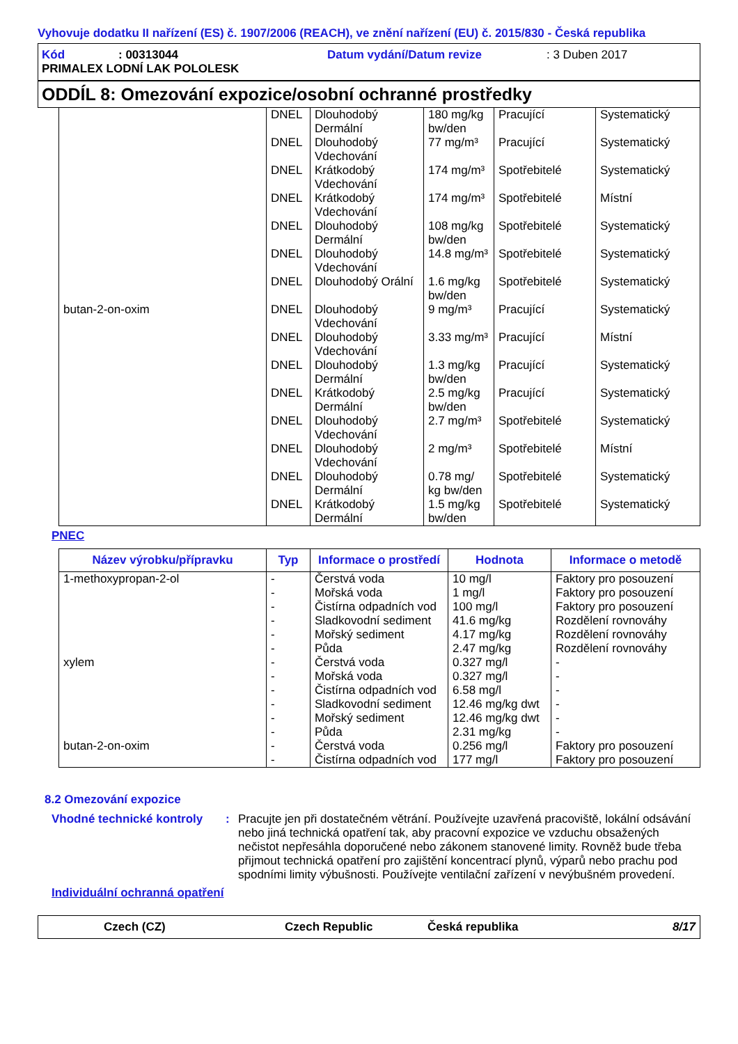Vyhovuje dodatku II nařízení (ES) č. 1907/2006 (REACH), ve znění nařízení (EU) č. 2015/830 - Česká republika
Kód: 00313044 Datum vydání/Datum revize: 3 Duben 2017
PRIMALEX LODNÍ LAK POLOLESK
ODDÍL 8: Omezování expozice/osobní ochranné prostředky
| | DNEL | Dlouhodobý Dermální | 180 mg/kg bw/den | Pracující | Systematický |
| | DNEL | Dlouhodobý Vdechování | 77 mg/m³ | Pracující | Systematický |
| | DNEL | Krátkodobý Vdechování | 174 mg/m³ | Spotřebitelé | Systematický |
| | DNEL | Krátkodobý Vdechování | 174 mg/m³ | Spotřebitelé | Místní |
| | DNEL | Dlouhodobý Dermální | 108 mg/kg bw/den | Spotřebitelé | Systematický |
| | DNEL | Dlouhodobý Vdechování | 14.8 mg/m³ | Spotřebitelé | Systematický |
| | DNEL | Dlouhodobý Orální | 1.6 mg/kg bw/den | Spotřebitelé | Systematický |
| butan-2-on-oxim | DNEL | Dlouhodobý Vdechování | 9 mg/m³ | Pracující | Systematický |
| | DNEL | Dlouhodobý Vdechování | 3.33 mg/m³ | Pracující | Místní |
| | DNEL | Dlouhodobý Dermální | 1.3 mg/kg bw/den | Pracující | Systematický |
| | DNEL | Krátkodobý Dermální | 2.5 mg/kg bw/den | Pracující | Systematický |
| | DNEL | Dlouhodobý Vdechování | 2.7 mg/m³ | Spotřebitelé | Systematický |
| | DNEL | Dlouhodobý Vdechování | 2 mg/m³ | Spotřebitelé | Místní |
| | DNEL | Dlouhodobý Dermální | 0.78 mg/ kg bw/den | Spotřebitelé | Systematický |
| | DNEL | Krátkodobý Dermální | 1.5 mg/kg bw/den | Spotřebitelé | Systematický |
PNEC
| Název výrobku/přípravku | Typ | Informace o prostředí | Hodnota | Informace o metodě |
| --- | --- | --- | --- | --- |
| 1-methoxypropan-2-ol xylem butan-2-on-oxim | - - - - - - - - - - - - - - | Čerstvá voda Mořská voda Čistírna odpadních vod Sladkovodní sediment Mořský sediment Půda Čerstvá voda Mořská voda Čistírna odpadních vod Sladkovodní sediment Mořský sediment Půda Čerstvá voda Čistírna odpadních vod | 10 mg/l 1 mg/l 100 mg/l 41.6 mg/kg 4.17 mg/kg 2.47 mg/kg 0.327 mg/l 0.327 mg/l 6.58 mg/l 12.46 mg/kg dwt 12.46 mg/kg dwt 2.31 mg/kg 0.256 mg/l 177 mg/l | Faktory pro posouzení Faktory pro posouzení Faktory pro posouzení Rozdělení rovnováhy Rozdělení rovnováhy Rozdělení rovnováhy - - - - - - Faktory pro posouzení Faktory pro posouzení |
8.2 Omezování expozice
Vhodné technické kontroly: Pracujte jen při dostatečném větrání. Používejte uzavřená pracoviště, lokální odsávání nebo jiná technická opatření tak, aby pracovní expozice ve vzduchu obsažených nečistot nepřesáhla doporučené nebo zákonem stanovené limity. Rovněž bude třeba přijmout technická opatření pro zajištění koncentrací plynů, výparů nebo prachu pod spodními limity výbušnosti. Používejte ventilační zařízení v nevýbušném provedení.
Individuální ochranná opatření
Czech (CZ) Czech Republic Česká republika 8/17